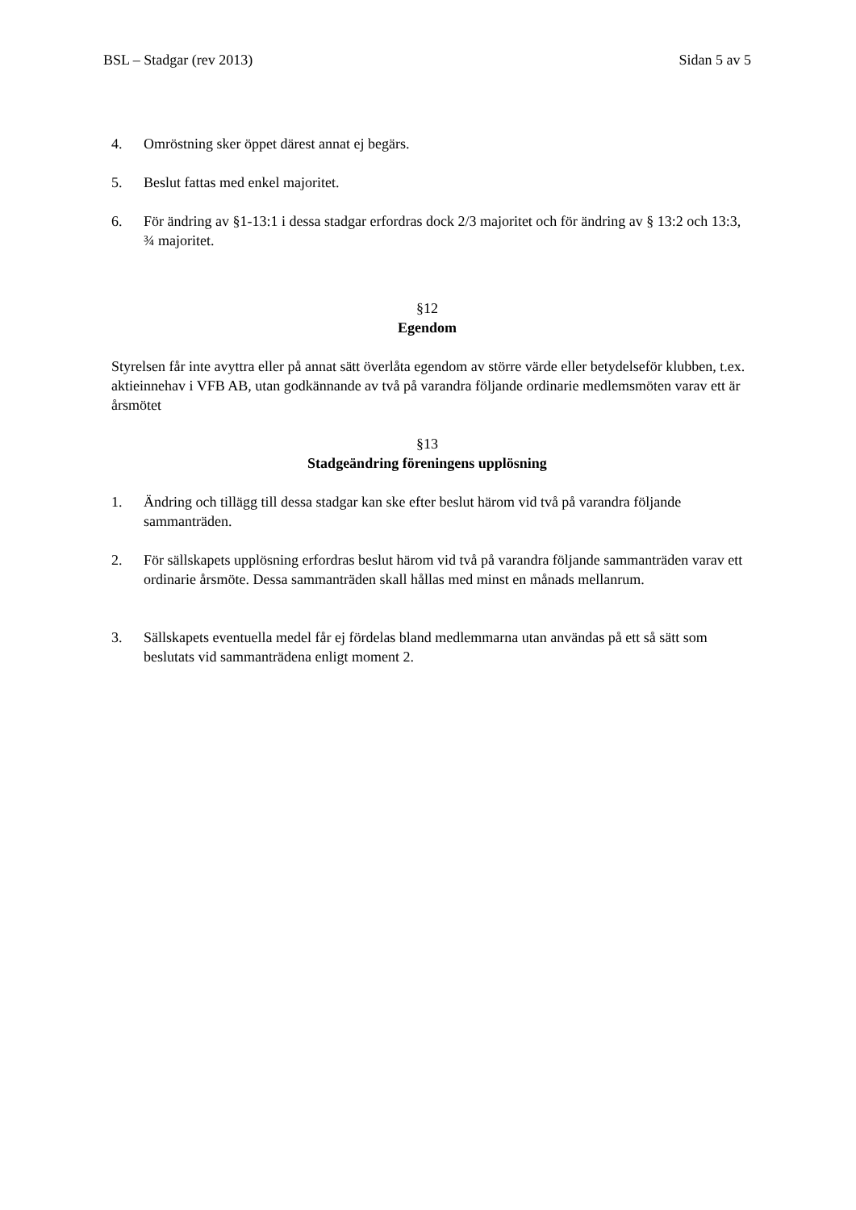BSL – Stadgar (rev 2013) Sidan 5 av 5
4. Omröstning sker öppet därest annat ej begärs.
5. Beslut fattas med enkel majoritet.
6. För ändring av §1-13:1 i dessa stadgar erfordras dock 2/3 majoritet och för ändring av § 13:2 och 13:3, ¾ majoritet.
§12
Egendom
Styrelsen får inte avyttra eller på annat sätt överlåta egendom av större värde eller betydelseför klubben, t.ex. aktieinnehav i VFB AB, utan godkännande av två på varandra följande ordinarie medlemsmöten varav ett är årsmötet
§13
Stadgeändring föreningens upplösning
1. Ändring och tillägg till dessa stadgar kan ske efter beslut härom vid två på varandra följande sammanträden.
2. För sällskapets upplösning erfordras beslut härom vid två på varandra följande sammanträden varav ett ordinarie årsmöte. Dessa sammanträden skall hållas med minst en månads mellanrum.
3. Sällskapets eventuella medel får ej fördelas bland medlemmarna utan användas på ett så sätt som beslutats vid sammanträdena enligt moment 2.